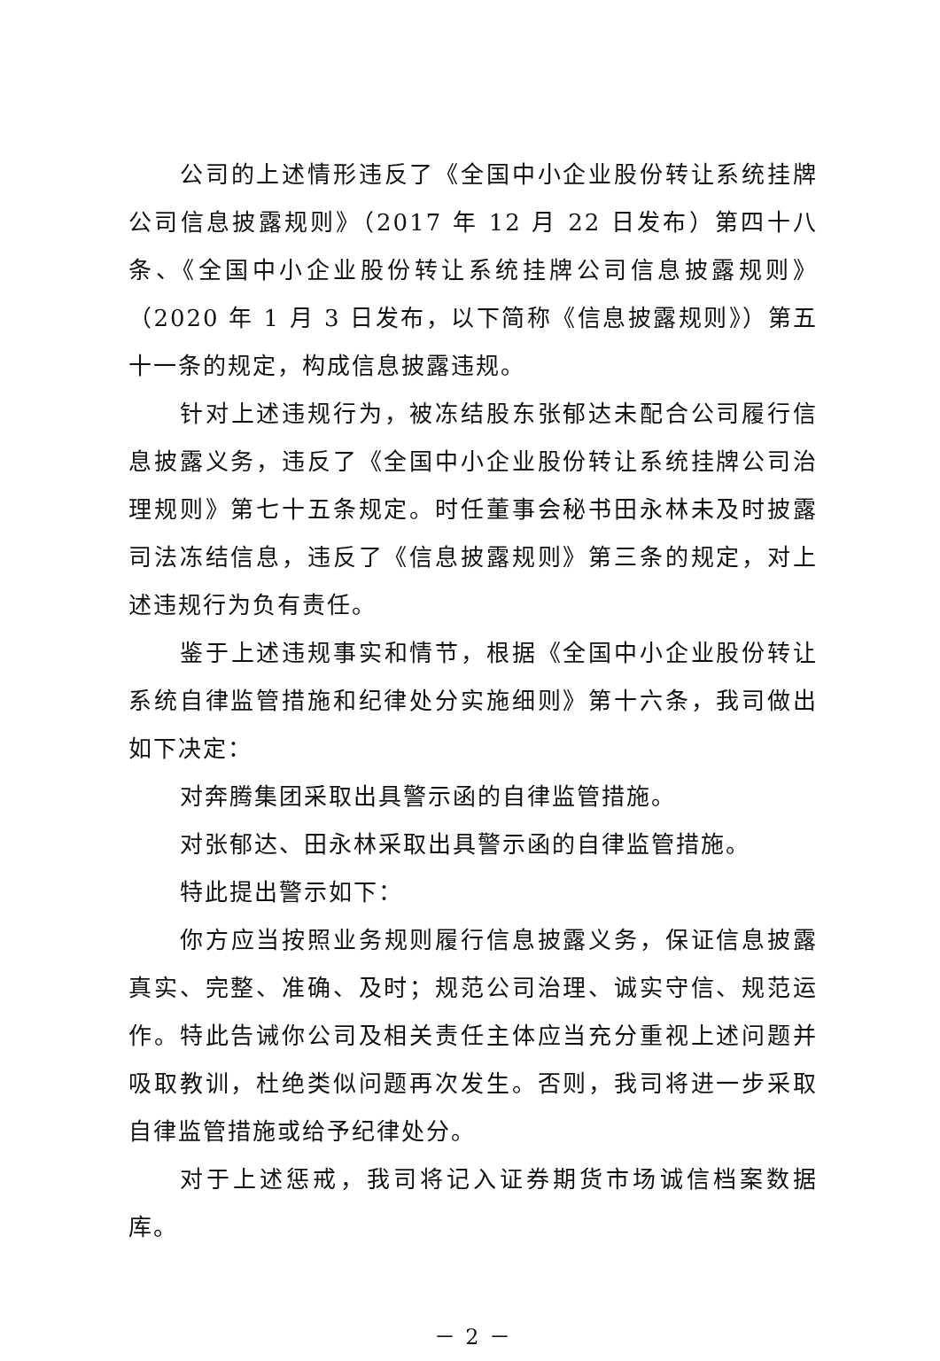公司的上述情形违反了《全国中小企业股份转让系统挂牌公司信息披露规则》（2017 年 12 月 22 日发布）第四十八条、《全国中小企业股份转让系统挂牌公司信息披露规则》（2020 年 1 月 3 日发布，以下简称《信息披露规则》）第五十一条的规定，构成信息披露违规。
针对上述违规行为，被冻结股东张郁达未配合公司履行信息披露义务，违反了《全国中小企业股份转让系统挂牌公司治理规则》第七十五条规定。时任董事会秘书田永林未及时披露司法冻结信息，违反了《信息披露规则》第三条的规定，对上述违规行为负有责任。
鉴于上述违规事实和情节，根据《全国中小企业股份转让系统自律监管措施和纪律处分实施细则》第十六条，我司做出如下决定：
对奔腾集团采取出具警示函的自律监管措施。
对张郁达、田永林采取出具警示函的自律监管措施。
特此提出警示如下：
你方应当按照业务规则履行信息披露义务，保证信息披露真实、完整、准确、及时；规范公司治理、诚实守信、规范运作。特此告诫你公司及相关责任主体应当充分重视上述问题并吸取教训，杜绝类似问题再次发生。否则，我司将进一步采取自律监管措施或给予纪律处分。
对于上述惩戒，我司将记入证券期货市场诚信档案数据库。
－ 2 －